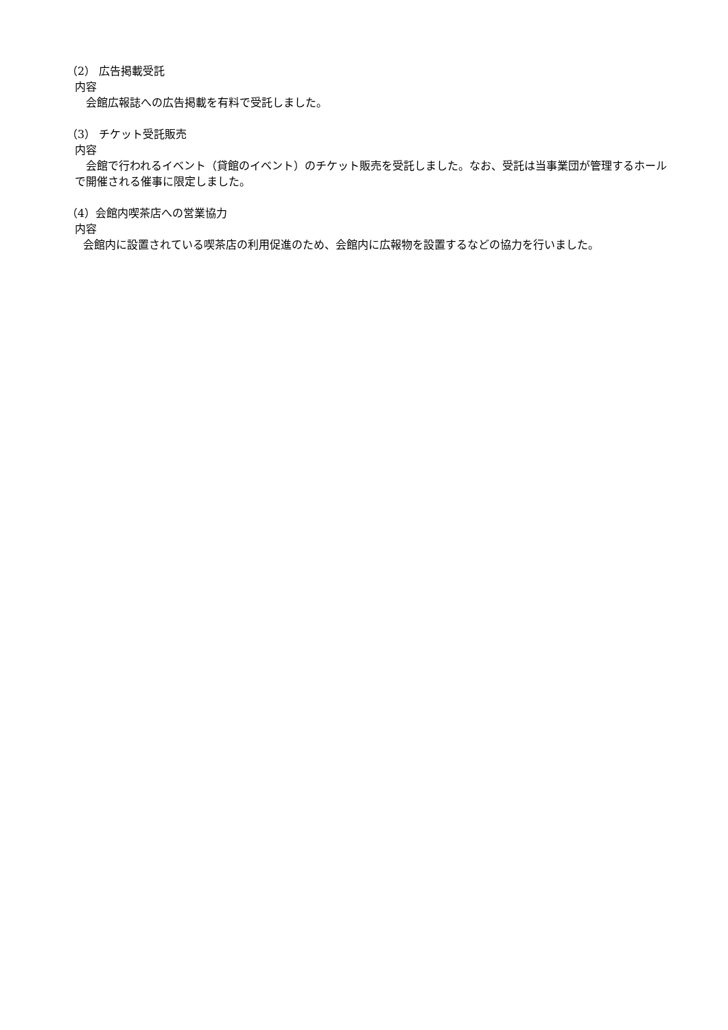（2） 広告掲載受託
内容
会館広報誌への広告掲載を有料で受託しました。
（3） チケット受託販売
内容
会館で行われるイベント（貸館のイベント）のチケット販売を受託しました。なお、受託は当事業団が管理するホールで開催される催事に限定しました。
（4）会館内喫茶店への営業協力
内容
会館内に設置されている喫茶店の利用促進のため、会館内に広報物を設置するなどの協力を行いました。